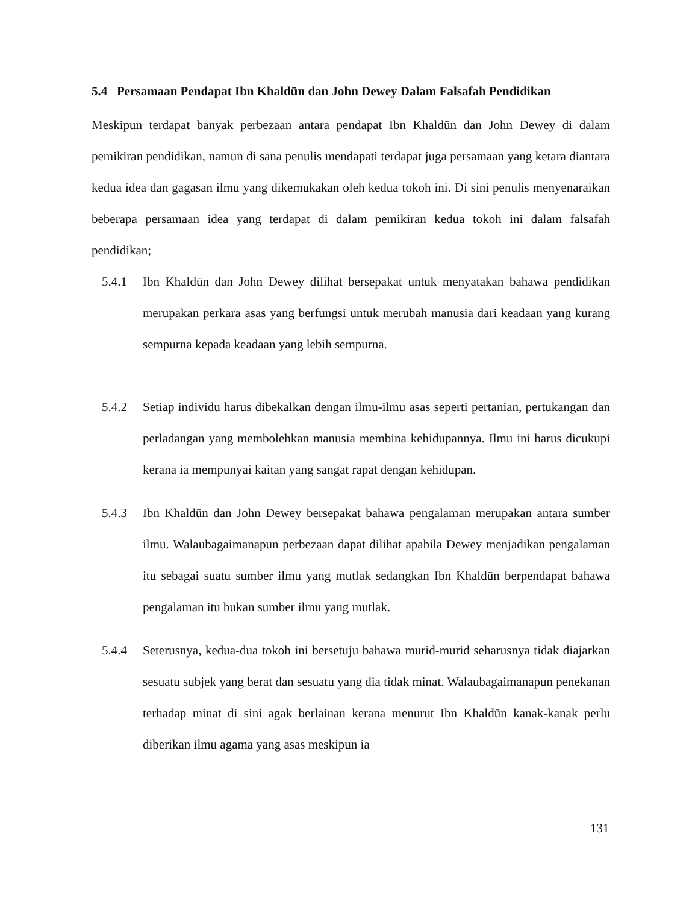5.4 Persamaan Pendapat Ibn Khaldūn dan John Dewey Dalam Falsafah Pendidikan
Meskipun terdapat banyak perbezaan antara pendapat Ibn Khaldūn dan John Dewey di dalam pemikiran pendidikan, namun di sana penulis mendapati terdapat juga persamaan yang ketara diantara kedua idea dan gagasan ilmu yang dikemukakan oleh kedua tokoh ini. Di sini penulis menyenaraikan beberapa persamaan idea yang terdapat di dalam pemikiran kedua tokoh ini dalam falsafah pendidikan;
5.4.1 Ibn Khaldūn dan John Dewey dilihat bersepakat untuk menyatakan bahawa pendidikan merupakan perkara asas yang berfungsi untuk merubah manusia dari keadaan yang kurang sempurna kepada keadaan yang lebih sempurna.
5.4.2 Setiap individu harus dibekalkan dengan ilmu-ilmu asas seperti pertanian, pertukangan dan perladangan yang membolehkan manusia membina kehidupannya. Ilmu ini harus dicukupi kerana ia mempunyai kaitan yang sangat rapat dengan kehidupan.
5.4.3 Ibn Khaldūn dan John Dewey bersepakat bahawa pengalaman merupakan antara sumber ilmu. Walaubagaimanapun perbezaan dapat dilihat apabila Dewey menjadikan pengalaman itu sebagai suatu sumber ilmu yang mutlak sedangkan Ibn Khaldūn berpendapat bahawa pengalaman itu bukan sumber ilmu yang mutlak.
5.4.4 Seterusnya, kedua-dua tokoh ini bersetuju bahawa murid-murid seharusnya tidak diajarkan sesuatu subjek yang berat dan sesuatu yang dia tidak minat. Walaubagaimanapun penekanan terhadap minat di sini agak berlainan kerana menurut Ibn Khaldūn kanak-kanak perlu diberikan ilmu agama yang asas meskipun ia
131